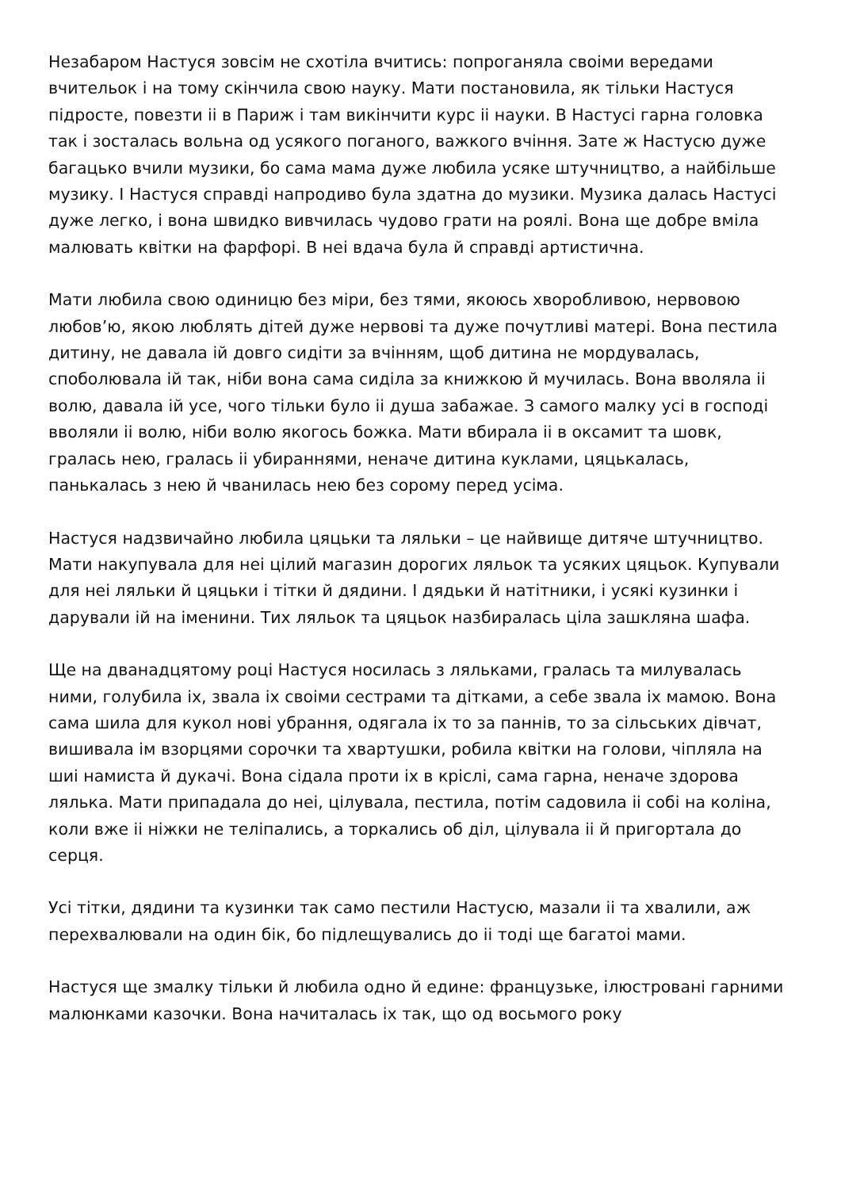Незабаром Настуся зовсім не схотіла вчитись: попроганяла своіми вередами вчительок і на тому скінчила свою науку. Мати постановила, як тільки Настуся підросте, повезти іі в Париж і там викінчити курс іі науки. В Настусі гарна головка так і зосталась вольна од усякого поганого, важкого вчіння. Зате ж Настусю дуже багацько вчили музики, бо сама мама дуже любила усяке штучництво, а найбільше музику. І Настуся справді напродиво була здатна до музики. Музика далась Настусі дуже легко, і вона швидко вивчилась чудово грати на роялі. Вона ще добре вміла малювать квітки на фарфорі. В неі вдача була й справді артистична.
Мати любила свою одиницю без міри, без тями, якоюсь хворобливою, нервовою любов’ю, якою люблять дітей дуже нервові та дуже почутливі матері. Вона пестила дитину, не давала ій довго сидіти за вчінням, щоб дитина не мордувалась, споболювала ій так, ніби вона сама сиділа за книжкою й мучилась. Вона вволяла іі волю, давала ій усе, чого тільки було іі душа забажае. З самого малку усі в господі вволяли іі волю, ніби волю якогось божка. Мати вбирала іі в оксамит та шовк, гралась нею, гралась іі убираннями, неначе дитина куклами, цяцькалась, панькалась з нею й чванилась нею без сорому перед усіма.
Настуся надзвичайно любила цяцьки та ляльки – це найвище дитяче штучництво. Мати накупувала для неі цілий магазин дорогих ляльок та усяких цяцьок. Купували для неі ляльки й цяцьки і тітки й дядини. І дядьки й натітники, і усякі кузинки і дарували ій на іменини. Тих ляльок та цяцьок назбиралась ціла зашкляна шафа.
Ще на дванадцятому році Настуся носилась з ляльками, гралась та милувалась ними, голубила іх, звала іх своіми сестрами та дітками, а себе звала іх мамою. Вона сама шила для кукол нові убрання, одягала іх то за паннів, то за сільських дівчат, вишивала ім взорцями сорочки та хвартушки, робила квітки на голови, чіпляла на шиі намиста й дукачі. Вона сідала проти іх в кріслі, сама гарна, неначе здорова лялька. Мати припадала до неі, цілувала, пестила, потім садовила іі собі на коліна, коли вже іі ніжки не теліпались, а торкались об діл, цілувала іі й пригортала до серця.
Усі тітки, дядини та кузинки так само пестили Настусю, мазали іі та хвалили, аж перехвалювали на один бік, бо підлещувались до іі тоді ще багатоі мами.
Настуся ще змалку тільки й любила одно й едине: французьке, ілюстровані гарними малюнками казочки. Вона начиталась іх так, що од восьмого року